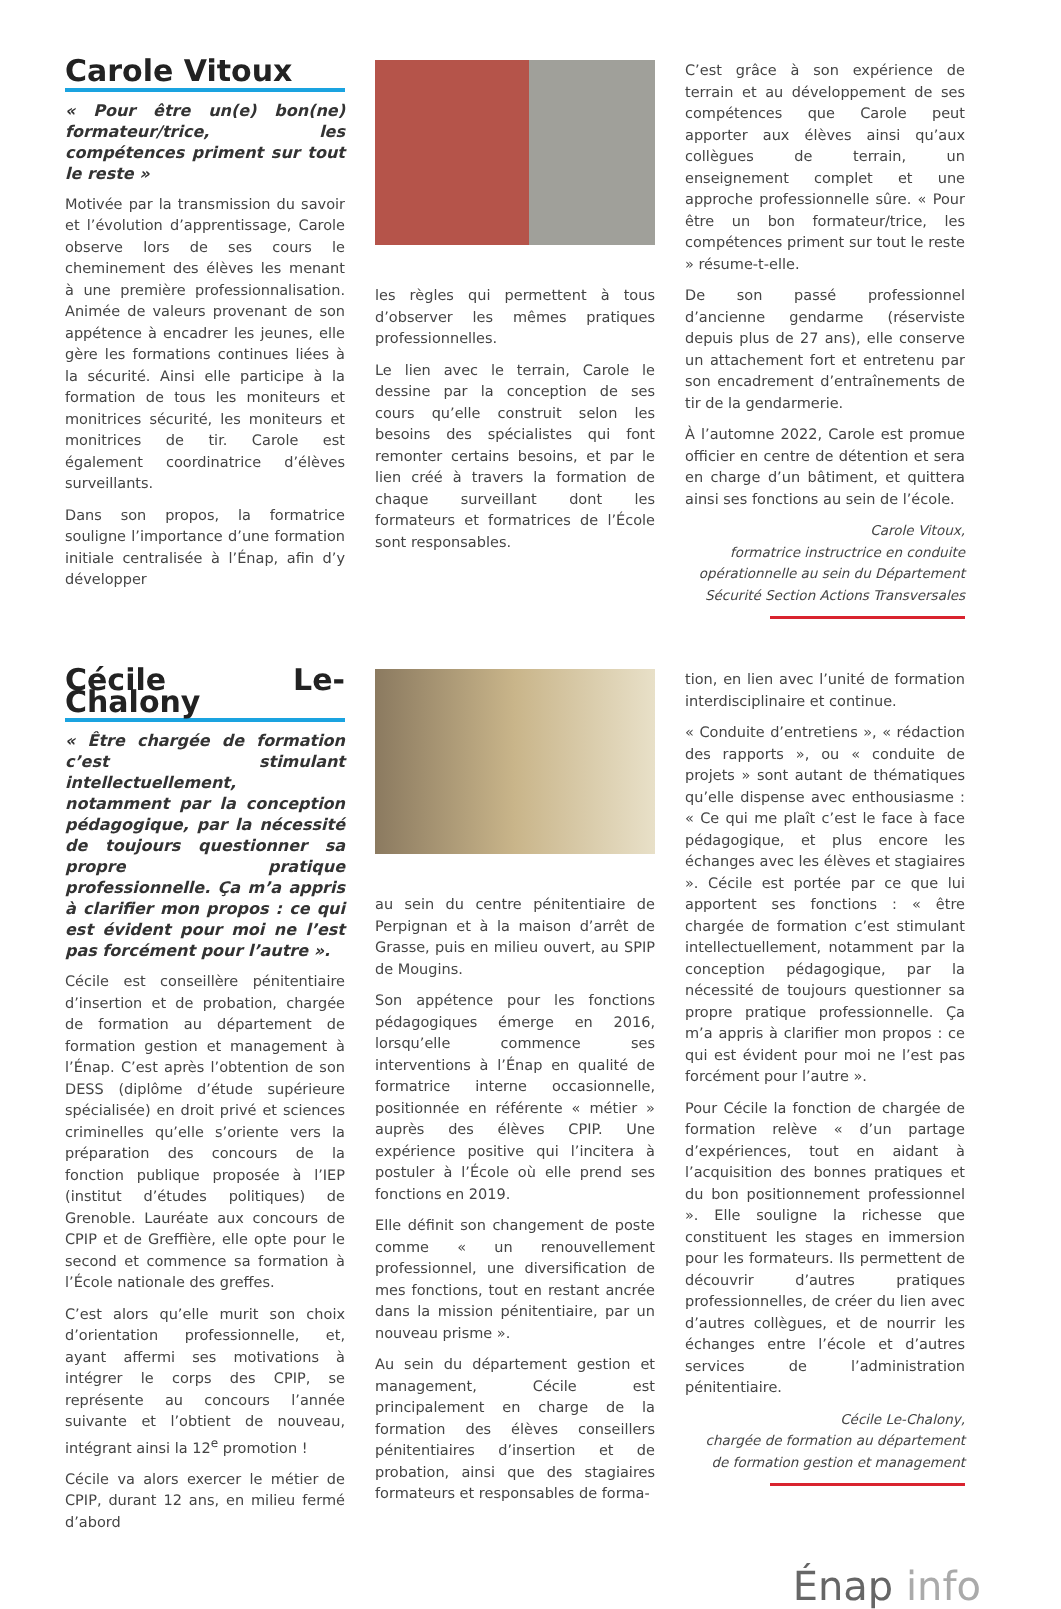Carole Vitoux
« Pour être un(e) bon(ne) formateur/trice, les compétences priment sur tout le reste »
Motivée par la transmission du savoir et l’évolution d’apprentissage, Carole observe lors de ses cours le cheminement des élèves les menant à une première professionnalisation. Animée de valeurs provenant de son appétence à encadrer les jeunes, elle gère les formations continues liées à la sécurité. Ainsi elle participe à la formation de tous les moniteurs et monitrices sécurité, les moniteurs et monitrices de tir. Carole est également coordinatrice d’élèves surveillants.
Dans son propos, la formatrice souligne l’importance d’une formation initiale centralisée à l’Énap, afin d’y développer
les règles qui permettent à tous d’observer les mêmes pratiques professionnelles.
Le lien avec le terrain, Carole le dessine par la conception de ses cours qu’elle construit selon les besoins des spécialistes qui font remonter certains besoins, et par le lien créé à travers la formation de chaque surveillant dont les formateurs et formatrices de l’École sont responsables.
C’est grâce à son expérience de terrain et au développement de ses compétences que Carole peut apporter aux élèves ainsi qu’aux collègues de terrain, un enseignement complet et une approche professionnelle sûre. « Pour être un bon formateur/trice, les compétences priment sur tout le reste » résume-t-elle.
De son passé professionnel d’ancienne gendarme (réserviste depuis plus de 27 ans), elle conserve un attachement fort et entretenu par son encadrement d’entraînements de tir de la gendarmerie.
À l’automne 2022, Carole est promue officier en centre de détention et sera en charge d’un bâtiment, et quittera ainsi ses fonctions au sein de l’école.
Carole Vitoux,
formatrice instructrice en conduite opérationnelle au sein du Département Sécurité Section Actions Transversales
Cécile Le-Chalony
« Être chargée de formation c’est stimulant intellectuellement, notamment par la conception pédagogique, par la nécessité de toujours questionner sa propre pratique professionnelle. Ça m’a appris à clarifier mon propos : ce qui est évident pour moi ne l’est pas forcément pour l’autre ».
Cécile est conseillère pénitentiaire d’insertion et de probation, chargée de formation au département de formation gestion et management à l’Énap. C’est après l’obtention de son DESS (diplôme d’étude supérieure spécialisée) en droit privé et sciences criminelles qu’elle s’oriente vers la préparation des concours de la fonction publique proposée à l’IEP (institut d’études politiques) de Grenoble. Lauréate aux concours de CPIP et de Greffière, elle opte pour le second et commence sa formation à l’École nationale des greffes.
C’est alors qu’elle murit son choix d’orientation professionnelle, et, ayant affermi ses motivations à intégrer le corps des CPIP, se représente au concours l’année suivante et l’obtient de nouveau, intégrant ainsi la 12<sup>e</sup> promotion !
Cécile va alors exercer le métier de CPIP, durant 12 ans, en milieu fermé d’abord
au sein du centre pénitentiaire de Perpignan et à la maison d’arrêt de Grasse, puis en milieu ouvert, au SPIP de Mougins.
Son appétence pour les fonctions pédagogiques émerge en 2016, lorsqu’elle commence ses interventions à l’Énap en qualité de formatrice interne occasionnelle, positionnée en référente « métier » auprès des élèves CPIP. Une expérience positive qui l’incitera à postuler à l’École où elle prend ses fonctions en 2019.
Elle définit son changement de poste comme « un renouvellement professionnel, une diversification de mes fonctions, tout en restant ancrée dans la mission pénitentiaire, par un nouveau prisme ».
Au sein du département gestion et management, Cécile est principalement en charge de la formation des élèves conseillers pénitentiaires d’insertion et de probation, ainsi que des stagiaires formateurs et responsables de forma-
tion, en lien avec l’unité de formation interdisciplinaire et continue.
« Conduite d’entretiens », « rédaction des rapports », ou « conduite de projets » sont autant de thématiques qu’elle dispense avec enthousiasme : « Ce qui me plaît c’est le face à face pédagogique, et plus encore les échanges avec les élèves et stagiaires ». Cécile est portée par ce que lui apportent ses fonctions : « être chargée de formation c’est stimulant intellectuellement, notamment par la conception pédagogique, par la nécessité de toujours questionner sa propre pratique professionnelle. Ça m’a appris à clarifier mon propos : ce qui est évident pour moi ne l’est pas forcément pour l’autre ».
Pour Cécile la fonction de chargée de formation relève « d’un partage d’expériences, tout en aidant à l’acquisition des bonnes pratiques et du bon positionnement professionnel ». Elle souligne la richesse que constituent les stages en immersion pour les formateurs. Ils permettent de découvrir d’autres pratiques professionnelles, de créer du lien avec d’autres collègues, et de nourrir les échanges entre l’école et d’autres services de l’administration pénitentiaire.
Cécile Le-Chalony,
chargée de formation au département de formation gestion et management
Énap info